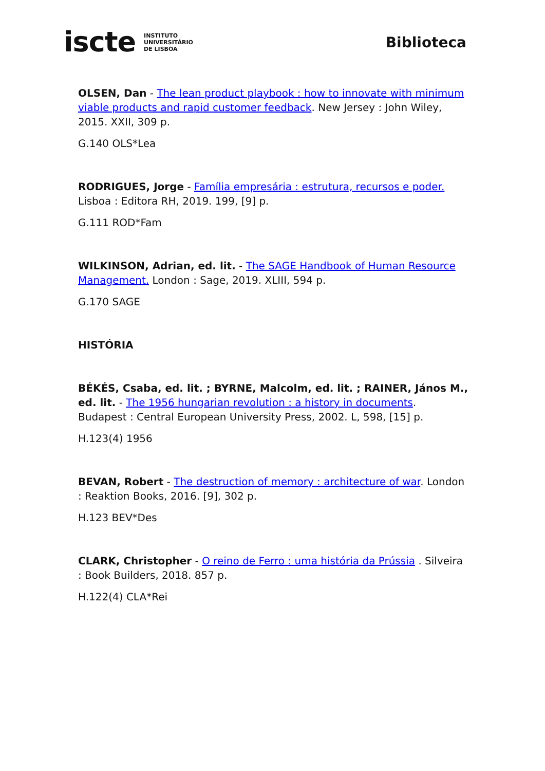iscte INSTITUTO
UNIVERSITÁRIO
DE LISBOA
Biblioteca
OLSEN, Dan - The lean product playbook : how to innovate with minimum viable products and rapid customer feedback. New Jersey : John Wiley, 2015. XXII, 309 p.
G.140 OLS*Lea
RODRIGUES, Jorge - Família empresária : estrutura, recursos e poder. Lisboa : Editora RH, 2019. 199, [9] p.
G.111 ROD*Fam
WILKINSON, Adrian, ed. lit. - The SAGE Handbook of Human Resource Management. London : Sage, 2019. XLIII, 594 p.
G.170 SAGE
HISTÓRIA
BÉKÉS, Csaba, ed. lit. ; BYRNE, Malcolm, ed. lit. ; RAINER, János M., ed. lit. - The 1956 hungarian revolution : a history in documents. Budapest : Central European University Press, 2002. L, 598, [15] p.
H.123(4) 1956
BEVAN, Robert - The destruction of memory : architecture of war. London : Reaktion Books, 2016. [9], 302 p.
H.123 BEV*Des
CLARK, Christopher - O reino de Ferro : uma história da Prússia . Silveira : Book Builders, 2018. 857 p.
H.122(4) CLA*Rei